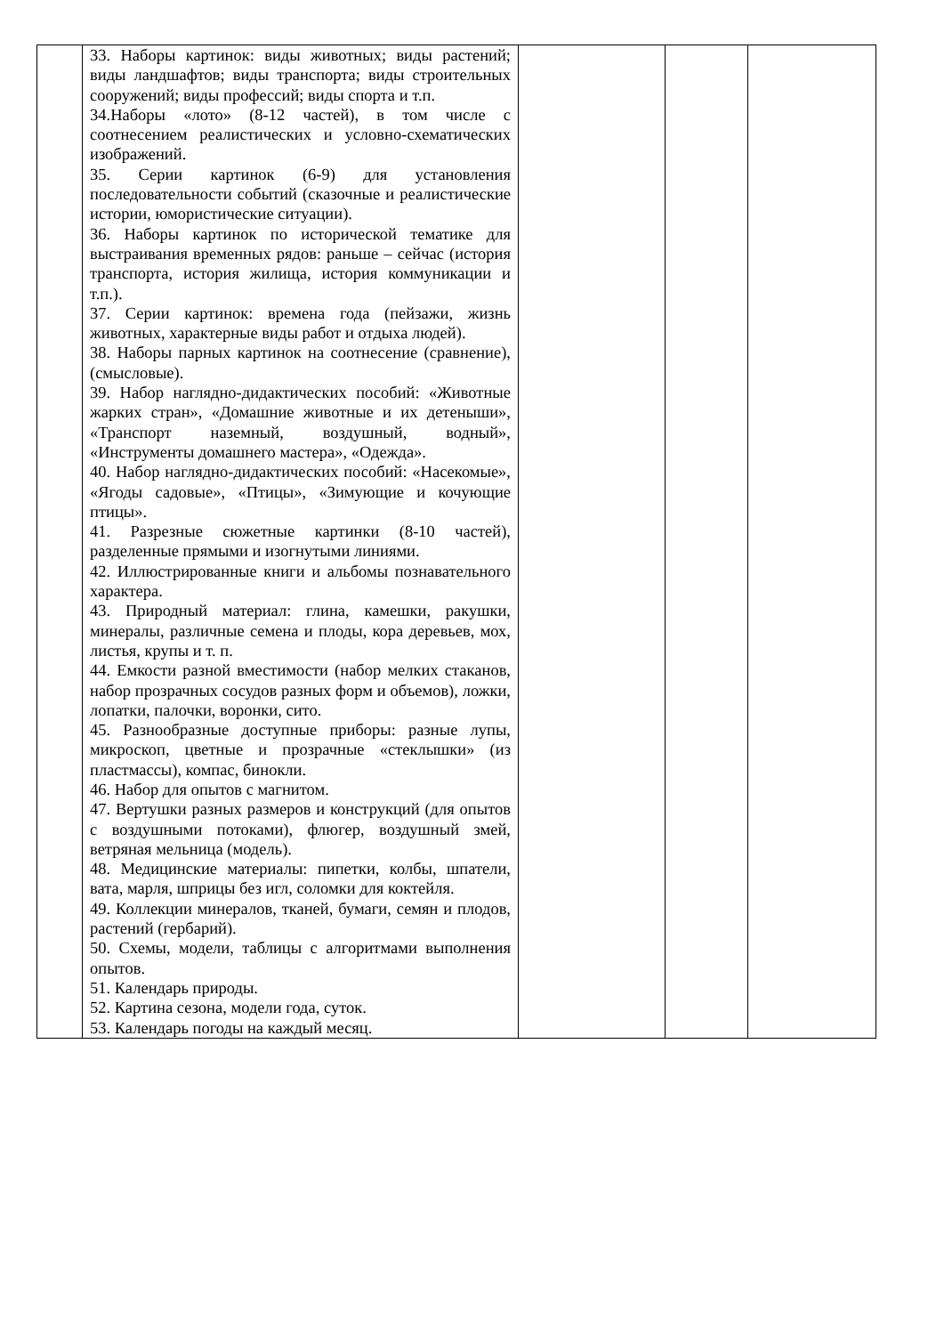| | 33. Наборы картинок: виды животных; виды растений; виды ландшафтов; виды транспорта; виды строительных сооружений; виды профессий; виды спорта и т.п. 34.Наборы «лото» (8-12 частей), в том числе с соотнесением реалистических и условно-схематических изображений. 35. Серии картинок (6-9) для установления последовательности событий (сказочные и реалистические истории, юмористические ситуации). 36. Наборы картинок по исторической тематике для выстраивания временных рядов: раньше – сейчас (история транспорта, история жилища, история коммуникации и т.п.). 37. Серии картинок: времена года (пейзажи, жизнь животных, характерные виды работ и отдыха людей). 38. Наборы парных картинок на соотнесение (сравнение), (смысловые). 39. Набор наглядно-дидактических пособий: «Животные жарких стран», «Домашние животные и их детеныши», «Транспорт наземный, воздушный, водный», «Инструменты домашнего мастера», «Одежда». 40. Набор наглядно-дидактических пособий: «Насекомые», «Ягоды садовые», «Птицы», «Зимующие и кочующие птицы». 41. Разрезные сюжетные картинки (8-10 частей), разделенные прямыми и изогнутыми линиями. 42. Иллюстрированные книги и альбомы познавательного характера. 43. Природный материал: глина, камешки, ракушки, минералы, различные семена и плоды, кора деревьев, мох, листья, крупы и т. п. 44. Емкости разной вместимости (набор мелких стаканов, набор прозрачных сосудов разных форм и объемов), ложки, лопатки, палочки, воронки, сито. 45. Разнообразные доступные приборы: разные лупы, микроскоп, цветные и прозрачные «стеклышки» (из пластмассы), компас, бинокли. 46. Набор для опытов с магнитом. 47. Вертушки разных размеров и конструкций (для опытов с воздушными потоками), флюгер, воздушный змей, ветряная мельница (модель). 48. Медицинские материалы: пипетки, колбы, шпатели, вата, марля, шприцы без игл, соломки для коктейля. 49. Коллекции минералов, тканей, бумаги, семян и плодов, растений (гербарий). 50. Схемы, модели, таблицы с алгоритмами выполнения опытов. 51. Календарь природы. 52. Картина сезона, модели года, суток. 53. Календарь погоды на каждый месяц. | | | |